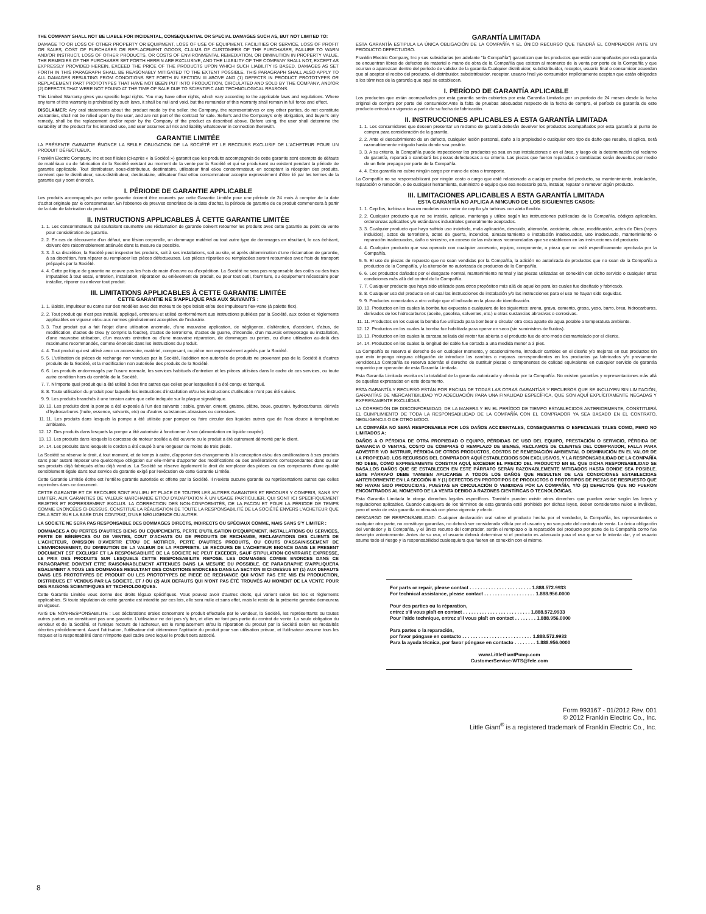THE COMPANY SHALL NOT BE LIABLE FOR INCIDENTAL, CONSEQUENTIAL OR SPECIAL DAMAGES SUCH AS, BUT NOT LIMITED TO:
DAMAGE TO OR LOSS OF OTHER PROPERTY OR EQUIPMENT, LOSS OF USE OF EQUIPMENT, FACILITIES OR SERVICE, LOSS OF PROFIT OR SALES, COST OF PURCHASES OR REPLACEMENT GOODS, CLAIMS OF CUSTOMERS OF THE PURCHASER, FAILURE TO WARN AND/OR INSTRUCT, LOSS OF OTHER PRODUCTS, OR COSTS OF ENVIRONMENTAL REMEDIATION, OR DIMINUTION IN PROPERTY VALUE. THE REMEDIES OF THE PURCHASER SET FORTH HEREIN ARE EXCLUSIVE, AND THE LIABILITY OF THE COMPANY SHALL NOT, EXCEPT AS EXPRESSLY PROVIDED HEREIN, EXCEED THE PRICE OF THE PRODUCTS UPON WHICH SUCH LIABILITY IS BASED. DAMAGES AS SET FORTH IN THIS PARAGRAPH SHALL BE REASONABLY MITIGATED TO THE EXTENT POSSIBLE. THIS PARAGRAPH SHALL ALSO APPLY TO ALL DAMAGES RESULTING FROM CONDITIONS SET FORTH IN SECTION III ABOVE AND (1) DEFECTS IN PRODUCT PROTOTYPES OR REPLACEMENT PART PROTOTYPES THAT HAVE NOT BEEN PUT INTO PRODUCTION, CIRCULATED AND SOLD BY THE COMPANY, AND/OR (2) DEFECTS THAT WERE NOT FOUND AT THE TIME OF SALE DUE TO SCIENTIFIC AND TECHNOLOGICAL REASONS.
This Limited Warranty gives you specific legal rights. You may have other rights, which vary according to the applicable laws and regulations. Where any term of this warranty is prohibited by such laws, it shall be null and void, but the remainder of this warranty shall remain in full force and effect.
DISCLAIMER: Any oral statements about the product made by the seller, the Company, the representatives or any other parties, do not constitute warranties, shall not be relied upon by the user, and are not part of the contract for sale. Seller's and the Company's only obligation, and buyer's only remedy, shall be the replacement and/or repair by the Company of the product as described above. Before using, the user shall determine the suitability of the product for his intended use, and user assumes all risk and liability whatsoever in connection therewith.
GARANTIE LIMITÉE
LA PRÉSENTE GARANTIE ÉNONCE LA SEULE OBLIGATION DE LA SOCIÉTÉ ET LE RECOURS EXCLUSIF DE L'ACHETEUR POUR UN PRODUIT DÉFECTUEUX.
Franklin Electric Company, Inc et ses filiales (ci-après « la Société ») garantit que les produits accompagnés de cette garantie sont exempts de défauts de matériaux ou de fabrication de la Société existant au moment de la vente par la Société et qui se produisent ou existent pendant la période de garantie applicable. Tout distributeur, sous-distributeur, destinataire, utilisateur final et/ou consommateur, en acceptant la réception des produits, convient que le distributeur, sous-distributeur, destinataire, utilisateur final et/ou consommateur accepte expressément d'être lié par les termes de la garantie qui y sont énoncés.
I. PÉRIODE DE GARANTIE APPLICABLE
Les produits accompagnés par cette garantie doivent être couverts par cette Garantie Limitée pour une période de 24 mois à compter de la date d'achat originale par le consommateur. En l'absence de preuves concrètes de la date d'achat, la période de garantie de ce produit commencera à partir de la date de fabrication du produit.
II. INSTRUCTIONS APPLICABLES À CETTE GARANTIE LIMITÉE
1. 1. Les consommateurs qui souhaitent soumettre une réclamation de garantie doivent retourner les produits avec cette garantie au point de vente pour considération de garantie.
2. 2. En cas de découverte d'un défaut, une lésion corporelle, un dommage matériel ou tout autre type de dommages en résultant, le cas échéant, doivent être raisonnablement atténués dans la mesure du possible.
3. 3. À sa discrétion, la Société peut inspecter les produits, soit à ses installations, soit au site, et après détermination d'une réclamation de garantie, à sa discrétion, fera réparer ou remplacer les pièces défectueuses. Les pièces réparées ou remplacées seront retournées avec frais de transport prépayés par la Société.
4. 4. Cette politique de garantie ne couvre pas les frais de main d'oeuvre ou d'expédition. La Société ne sera pas responsable des coûts ou des frais imputables à tout essai, entretien, installation, réparation ou enlèvement de produit, ou pour tout outil, fourniture, ou équipement nécessaire pour installer, réparer ou enlever tout produit.
III. LIMITATIONS APPLICABLES À CETTE GARANTIE LIMITÉE
CETTE GARANTIE NE S'APPLIQUE PAS AUX SUIVANTS :
1. 1. Balais, impulseur ou came sur des modèles avec des moteurs de type balais et/ou des impulseurs flex-vane (à palette flex).
2. 2. Tout produit qui n'est pas installé, appliqué, entretenu et utilisé conformément aux instructions publiées par la Société, aux codes et règlements applicables en vigueur et/ou aux normes généralement acceptées de l'industrie.
3. 3. Tout produit qui a fait l'objet d'une utilisation anormale, d'une mauvaise application, de négligence, d'altération, d'accident, d'abus, de modification, d'actes de Dieu (y compris la foudre), d'actes de terrorisme, d'actes de guerre, d'incendie, d'un mauvais entreposage ou installation, d'une mauvaise utilisation, d'un mauvais entretien ou d'une mauvaise réparation, de dommages ou pertes, ou d'une utilisation au-delà des maximums recommandés, comme énoncés dans les instructions du produit.
4. 4. Tout produit qui est utilisé avec un accessoire, matériel, composant, ou pièce non expressément agréés par la Société.
5. 5. L'utilisation de pièces de rechange non vendues par la Société, l'addition non autorisée de produits ne provenant pas de la Société à d'autres produits de la Société, et la modification non autorisée des produits de la Société.
6. 6. Les produits endommagés par l'usure normale, les services habituels d'entretien et les pièces utilisées dans le cadre de ces services, ou toute autre condition hors du contrôle de la Société.
7. 7. N'importe quel produit qui a été utilisé à des fins autres que celles pour lesquelles il a été conçu et fabriqué.
8. 8. Toute utilisation du produit pour laquelle les instructions d'installation et/ou les instructions d'utilisation n'ont pas été suivies.
9. 9. Les produits branchés à une tension autre que celle indiquée sur la plaque signalétique.
10. 10. Les produits dont la pompe a été exposée à l'un des suivants : sable, gravier, ciment, graisse, plâtre, boue, goudron, hydrocarbures, dérivés d'hydrocarbures (huile, essence, solvants, etc) ou d'autres substances abrasives ou corrosives.
11. 11. Les produits dans lesquels la pompe a été utilisée pour pomper ou faire circuler des liquides autres que de l'eau douce à température ambiante.
12. 12. Des produits dans lesquels la pompe a été autorisée à fonctionner à sec (alimentation en liquide coupée).
13. 13. Les produits dans lesquels la carcasse de moteur scellée a été ouverte ou le produit a été autrement démonté par le client.
14. 14. Les produits dans lesquels le cordon a été coupé à une longueur de moins de trois pieds.
La Société se réserve le droit, à tout moment, et de temps à autre, d'apporter des changements à la conception et/ou des améliorations à ses produits sans pour autant imposer une quelconque obligation sur elle-même d'apporter des modifications ou des améliorations correspondantes dans ou sur ses produits déjà fabriqués et/ou déjà vendus. La Société se réserve également le droit de remplacer des pièces ou des composants d'une qualité sensiblement égale dans tout service de garantie exigé par l'exécution de cette Garantie Limitée.
Cette Garantie Limitée écrite est l'entière garantie autorisée et offerte par la Société. Il n'existe aucune garantie ou représentations autres que celles exprimées dans ce document.
CETTE GARANTIE ET CE RECOURS SONT EN LIEU ET PLACE DE TOUTES LES AUTRES GARANTIES ET RECOURS Y COMPRIS, SANS S'Y LIMITER, AUX GARANTIES DE VALEUR MARCHANDE ET/OU D'ADAPTATION À UN USAGE PARTICULIER, QUI SONT ICI SPECIFIQUEMENT REJETES ET EXPRESSEMENT EXCLUS. LA CORRECTION DES NON-CONFORMITÉS, DE LA FACON ET POUR LA PÉRIODE DE TEMPS COMME ENONCÉES CI-DESSUS, CONSTITUE LA RÉALISATION DE TOUTE LA RESPONSABILITÉ DE LA SOCIÉTÉ ENVERS L'ACHETEUR QUE CELA SOIT SUR LA BASE D'UN CONTRAT, D'UNE NÉGLIGENCE OU AUTRE.
LA SOCIETE NE SERA PAS RESPONSABLE DES DOMMAGES DIRECTS, INDIRECTS OU SPÉCIAUX COMME, MAIS SANS S'Y LIMITER :
DOMMAGES A OU PERTES D'AUTRES BIENS OU EQUIPEMENTS, PERTE D'UTILISATION D'EQUIPEMENT, INSTALLATIONS OU SERVICES, PERTE DE BÉNÉFICES OU DE VENTES, COUT D'ACHATS OU DE PRODUITS DE RECHANGE, RECLAMATIONS DES CLIENTS DE L'ACHETEUR, OMISSION D'AVERTIR ET/OU DE NOTIFIER, PERTE D'AUTRES PRODUITS, OU COUTS D'ASSAINISSEMENT DE L'ENVIRONNEMENT, OU DIMINUTION DE LA VALEUR DE LA PROPRIETE. LE RECOURS DE L'ACHETEUR ENONCE DANS LE PRESENT DOCUMENT EST EXCLUSIF ET LA RESPONSABILITÉ DE LA SOCIETE NE PEUT EXCEDER, SAUF STIPULATION CONTRAIRE EXPRESSE, LE PRIX DES PRODUITS SUR LESQUELS CETTE RESPONSABILITE REPOSE. LES DOMMAGES COMME ENONCES DANS CE PARAGRAPHE DOIVENT ETRE RAISONNABLEMENT ATTENUES DANS LA MESURE DU POSSIBLE. CE PARAGRAPHE S'APPLIQUERA EGALEMENT A TOUS LES DOMMAGES RESULTANT DES CONDITIONS ENONCEES DANS LA SECTION III CI-DESSUS ET (1) AUX DEFAUTS DANS LES PROTOTYPES DE PRODUIT OU LES PROTOTYPES DE PIECE DE RECHANGE QUI N'ONT PAS ETE MIS EN PRODUCTION, DISTRIBUES ET VENDUS PAR LA SOCIETE, ET / OU (2) AUX DEFAUTS QUI N'ONT PAS ÉTÉ TROUVÉS AU MOMENT DE LA VENTE POUR DES RAISONS SCIENTIFIQUES ET TECHNOLOGIQUES.
Cette Garantie Limitée vous donne des droits légaux spécifiques. Vous pouvez avoir d'autres droits, qui varient selon les lois et règlements applicables. Si toute stipulation de cette garantie est interdite par ces lois, elle sera nulle et sans effet, mais le reste de la présente garantie demeurera en vigueur.
AVIS DE NON-RESPONSABILITE : Les déclarations orales concernant le produit effectuée par le vendeur, la Société, les représentants ou toutes autres parties, ne constituent pas une garantie. L'utilisateur ne doit pas s'y fier, et elles ne font pas partie du contrat de vente. La seule obligation du vendeur et de la Société, et l'unique recours de l'acheteur, est le remplacement et/ou la réparation du produit par la Société selon les modalités décrites précédemment. Avant l'utilisation, l'utilisateur doit déterminer l'aptitude du produit pour son utilisation prévue, et l'utilisateur assume tous les risques et la responsabilité dans n'importe quel cadre avec lequel le produit sera associé.
GARANTÍA LIMITADA
ESTA GARANTÍA ESTIPULA LA ÚNICA OBLIGACIÓN DE LA COMPAÑÍA Y EL ÚNICO RECURSO QUE TENDRÁ EL COMPRADOR ANTE UN PRODUCTO DEFECTUOSO.
Franklin Electric Company, Inc y sus subsidiarias (en adelante "la Compañía") garantizan que los productos que están acompañados por esta garantía se encuentran libres de defectos de material o mano de obra de la Compañía que existan al momento de la venta por parte de la Compañía y que ocurran o aparezcan dentro del período de validez de la garantía.Cualquier distribuidor, subdistribuidor, receptor, usuario final o consumidor acuerdan que al aceptar el recibo del producto, el distribuidor, subdistribuidor, receptor, usuario final y/o consumidor implícitamente aceptan que están obligados a los términos de la garantía que aquí se establecen.
I. PERÍODO DE GARANTÍA APLICABLE
Los productos que están acompañados por esta garantía serán cubiertos por esta Garantía Limitada por un período de 24 meses desde la fecha original de compra por parte del consumidor.Ante la falta de pruebas adecuadas respecto de la fecha de compra, el período de garantía de este producto entrará en vigencia a partir de su fecha de fabricación.
II. INSTRUCCIONES APLICABLES A ESTA GARANTÍA LIMITADA
1. 1. Los consumidores que deseen presentar un reclamo de garantía deberán devolver los productos acompañados por esta garantía al punto de compra para consideración de la garantía.
2. 2. Ante el descubrimiento de un defecto, cualquier lesión personal, daño a la propiedad o cualquier otro tipo de daño que resulte, si aplica, será razonablemente mitigado hasta donde sea posible.
3. 3. A su criterio, la Compañía puede inspeccionar los productos ya sea en sus instalaciones o en el área, y luego de la determinación del reclamo de garantía, reparará o cambiará las piezas defectuosas a su criterio. Las piezas que fueron reparadas o cambiadas serán devueltas por medio de un flete prepago por parte de la Compañía.
4. 4. Esta garantía no cubre ningún cargo por mano de obra o transporte.
La Compañía no se responsabilizará por ningún costo o cargo que esté relacionado a cualquier prueba del producto, su mantenimiento, instalación, reparación o remoción, o de cualquier herramienta, suministro o equipo que sea necesario para, instalar, reparar o remover algún producto.
III. LIMITACIONES APLICABLES A ESTA GARANTÍA LIMITADA
ESTA GARANTÍA NO APLICA A NINGUNO DE LOS SIGUIENTES CASOS:
1. 1. Cepillos, turbina o leva en modelos con motor de cepillo y/o turbinas con aleta flexible.
2. 2. Cualquier producto que no se instale, aplique, mantenga y utilice según las instrucciones publicadas de la Compañía, códigos aplicables, ordenanzas aplicables y/o estándares industriales generalmente aceptados.
3. 3. Cualquier producto que haya sufrido uso indebido, mala aplicación, descuido, alteración, accidente, abuso, modificación, actos de Dios (rayos incluidos), actos de terrorismo, actos de guerra, incendios, almacenamiento e instalación inadecuados, uso inadecuado, mantenimiento o reparación inadecuados, daño o siniestro, en exceso de las máximas recomendadas que se establecen en las instrucciones del producto.
4. 4. Cualquier producto que sea operado con cualquier accesorio, equipo, componente, o pieza que no esté específicamente aprobada por la Compañía.
5. 5. El uso de piezas de repuesto que no sean vendidas por la Compañía, la adición no autorizada de productos que no sean de la Compañía a productos de la Compañía, y la alteración no autorizada de productos de la Compañía.
6. 6. Los productos dañados por el desgaste normal, mantenimiento normal y las piezas utilizadas en conexión con dicho servicio o cualquier otras condiciones más allá del control de la Compañía.
7. 7. Cualquier producto que haya sido utilizado para otros propósitos más allá de aquellos para los cuales fue diseñado y fabricado.
8. 8. Cualquier uso del producto en el cual las instrucciones de instalación y/o las instrucciones para el uso no hayan sido seguidas.
9. 9. Productos conectados a otro voltaje que el indicado en la placa de identificación.
10. 10. Productos en los cuales la bomba fue expuesta a cualquiera de los siguientes: arena, grava, cemento, grasa, yeso, barro, brea, hidrocarburos, derivados de los hidrocarburos (aceite, gasolina, solventes, etc.) u otras sustancias abrasivas o corrosivas.
11. 11. Productos en los cuales la bomba fue utilizada para bombear o circular otra cosa aparte de agua potable a temperatura ambiente.
12. 12. Productos en los cuales la bomba fue habilitada para operar en seco (sin suministros de fluidos).
13. 13. Productos en los cuales la carcasa sellada del motor fue abierta o el producto fue de otro modo desmantelado por el cliente.
14. 14. Productos en los cuales la longitud del cable fue cortada a una medida menor a 3 pies.
La Compañía se reserva el derecho de en cualquier momento, y ocasionalmente, introducir cambios en el diseño y/o mejoras en sus productos sin que esto imponga ninguna obligación de introducir los cambios o mejoras correspondientes en los productos ya fabricados y/o previamente vendidos.La Compañía se reserva además el derecho de sustituir piezas o componentes de calidad equivalente en cualquier servicio de garantía requerido por operación de esta Garantía Limitada.
Esta Garantía Limitada escrita es la totalidad de la garantía autorizada y ofrecida por la Compañía. No existen garantías y representaciones más allá de aquellas expresadas en este documento.
ESTA GARANTÍA Y RECURSO ESTÁN POR ENCIMA DE TODAS LAS OTRAS GARANTÍAS Y RECURSOS QUE SE INCLUYEN SIN LIMITACIÓN, GARANTÍAS DE MERCANTIBILIDAD Y/O ADECUACIÓN PARA UNA FINALIDAD ESPECÍFICA, QUE SON AQUÍ EXPLÍCITAMENTE NEGADAS Y EXPRESAMENTE EXCLUÍDAS.
LA CORRECIÓN DE DISCONFORMIDAD, DE LA MANERA Y EN EL PERÍODO DE TIEMPO ESTABLECIDOS ANTERIORMENTE, CONSTITUIRÁ EL CUMPLIMIENTO DE TODA LA RESPONSABILIDAD DE LA COMPAÑÍA CON EL COMPRADOR YA SEA BASADO EN EL CONTRATO, NEGLIGENCIA O DE OTRO MODO.
LA COMPAÑÍA NO SERÁ RESPONSABLE POR LOS DAÑOS ACCIDENTALES, CONSEQUENTES O ESPECIALES TALES COMO, PERO NO LIMITADOS A:
DAÑOS A O PÉRDIDA DE OTRA PROPIEDAD O EQUIPO, PÉRDIDAS DE USO DEL EQUIPO, PRESTACIÓN O SERVICIO, PÉRDIDA DE GANANCIA O VENTAS, COSTO DE COMPRAS O REMPLAZO DE BIENES, RECLAMOS DE CLIENTES DEL COMPRADOR, FALLA PARA ADVERTIR Y/O INSTRUIR, PÉRDIDA DE OTROS PRODUCTOS, COSTOS DE REMEDIACIÓN AMBIENTAL O DISMINUCIÓN EN EL VALOR DE LA PROPIEDAD. LOS RECURSOS DEL COMPRADOR AQUÍ ESTABLECIDOS SON EXCLUSIVOS, Y LA RESPONSABILIDAD DE LA COMPAÑÍA NO DEBE, COMO EXPRESAMENTE CONSTAN AQUÍ, EXCEDER EL PRECIO DEL PRODUCTO EN EL QUE DICHA RESPONSABILIDAD SE BASA.LOS DAÑOS QUE SE ESTABLECEN EN ESTE PÁRRAFO SERÁN RAZONABLEMENTE MITIGADOS HASTA DONDE SEA POSIBLE. ESTE PÁRRAFO DEBE TAMBIEN APLICARSE A TODOS LOS DAÑOS QUE RESULTEN DE LAS CONDICIONES ESTABLECIDAS ANTERIORMENTE EN LA SECCIÓN III Y (1) DEFECTOS EN PROTOTIPOS DE PRODUCTOS O PROTOTIPOS DE PIEZAS DE RESPUESTO QUE NO HAYAN SIDO PRODUCIDAS, PUESTAS EN CIRCULACIÓN O VENDIDAS POR LA COMPAÑÍA, Y/O (2) DEFECTOS QUE NO FUERON ENCONTRADOS AL MOMENTO DE LA VENTA DEBIDO A RAZONES CIENTÍFICAS O TECNOLÓGICAS.
Esta Garantía Limitada le otorga derechos legales específicos. También pueden existir otros derechos que pueden variar según las leyes y regulaciones aplicables. Cuando cualquiera de los términos de esta garantía esté prohibido por dichas leyes, deben considerarse nulos e inválidos, pero el resto de esta garantía continuará con plena vigencia y efecto.
DESCARGO DE RESPONSABILIDAD: Cualquier declaración oral sobre el producto hecha por el vendedor, la Compañía, los representantes o cualquier otra parte, no constituye garantías, no deberá ser considerada válida por el usuario y no son parte del contrato de venta. La única obligación del vendedor y la Compañía, y el único recurso del comprador, serán el remplazo o la reparación del producto por parte de la Compañía como fue descripto anteriormente. Antes de su uso, el usuario deberá determinar si el producto es adecuado para el uso que se le intenta dar, y el usuario asume todo el riesgo y la responsabilidad cualesquiera que fueren en conexión con el mismo.
For parts or repair, please contact . . . . . . . . . . . . . . . . . . . . . . . 1.888.572.9933
For technical assistance, please contact . . . . . . . . . . . . . . . . . . . 1.888.956.0000
Pour des parties ou la réparation,
entrez s'il vous plaît en contact . . . . . . . . . . . . . . . . . . . . . . . . . 1.888.572.9933
Pour l'aide technique, entrez s'il vous plaît en contact . . . . . . . . 1.888.956.0000
Para partes o la reparación,
por favor póngase en contacto . . . . . . . . . . . . . . . . . . . . . . . . . . 1.888.572.9933
Para la ayuda técnica, por favor póngase en contacto . . . . . . . . 1.888.956.0000
www.LittleGiantPump.com
CustomerService-WTS@fele.com
Form 993167 - 01/2012 Rev. 001
© 2012 Franklin Electric Co., Inc.
Little Giant<sup>®</sup> is a registered trademark of Franklin Electric Co., Inc.
8